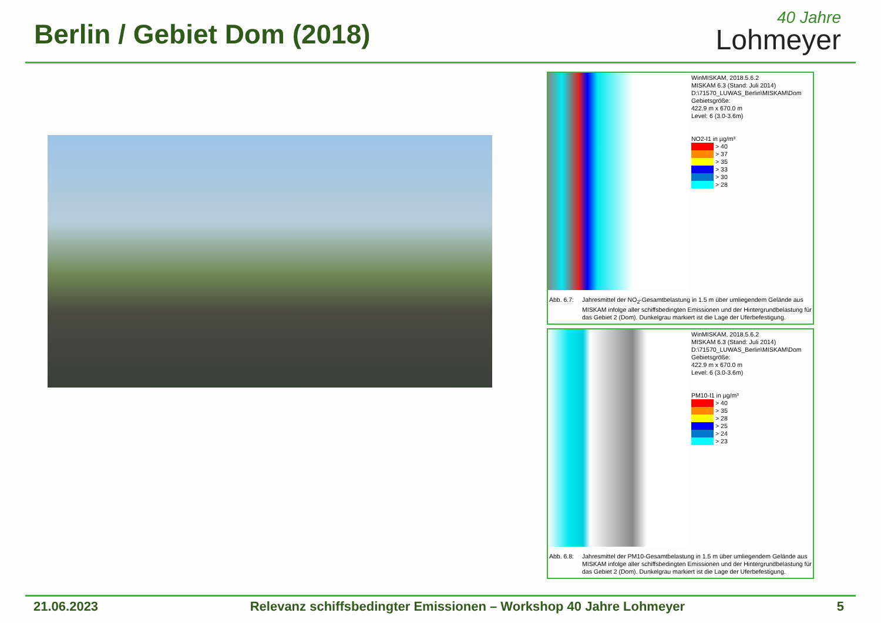Berlin / Gebiet Dom (2018)
40 Jahre
Lohmeyer
WinMISKAM, 2018.5.6.2
MISKAM 6.3 (Stand: Juli 2014)
D:\71570_LUWAS_Berlin\MISKAM\Dom
Gebietsgröße:
422.9 m x 670.0 m
Level: 6 (3.0-3.6m)
NO2-I1 in µg/m³
> 40
> 37
> 35
> 33
> 30
> 28
Abb. 6.7: Jahresmittel der NO<sub>2</sub>-Gesamtbelastung in 1.5 m über umliegendem Gelände aus MISKAM infolge aller schiffsbedingten Emissionen und der Hintergrundbelastung für das Gebiet 2 (Dom). Dunkelgrau markiert ist die Lage der Uferbefestigung.
WinMISKAM, 2018.5.6.2
MISKAM 6.3 (Stand: Juli 2014)
D:\71570_LUWAS_Berlin\MISKAM\Dom
Gebietsgröße:
422.9 m x 670.0 m
Level: 6 (3.0-3.6m)
PM10-I1 in µg/m³
> 40
> 35
> 28
> 25
> 24
> 23
Abb. 6.8: Jahresmittel der PM10-Gesamtbelastung in 1.5 m über umliegendem Gelände aus MISKAM infolge aller schiffsbedingten Emissionen und der Hintergrundbelastung für das Gebiet 2 (Dom). Dunkelgrau markiert ist die Lage der Uferbefestigung.
21.06.2023 Relevanz schiffsbedingter Emissionen – Workshop 40 Jahre Lohmeyer 5